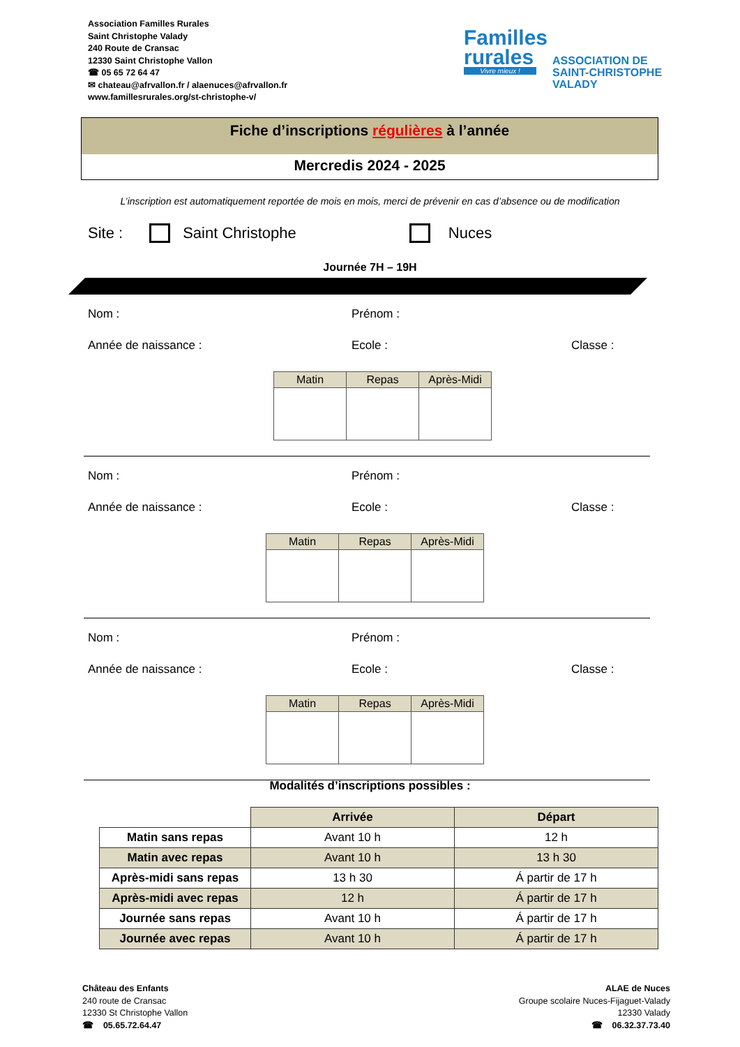Association Familles Rurales
Saint Christophe Valady
240 Route de Cransac
12330 Saint Christophe Vallon
☎ 05 65 72 64 47
✉ chateau@afrvallon.fr / alaenuces@afrvallon.fr
www.famillesrurales.org/st-christophe-v/
Familles
rurales
Vivre mieux !
ASSOCIATION DE
SAINT-CHRISTOPHE
VALADY
Fiche d’inscriptions régulières à l’année
Mercredis 2024 - 2025
L’inscription est automatiquement reportée de mois en mois, merci de prévenir en cas d’absence ou de modification
Site : Saint Christophe Nuces
Journée 7H – 19H
Nom : Prénom :
Année de naissance : Ecole : Classe :
| Matin | Repas | Après-Midi |
| --- | --- | --- |
Nom : Prénom :
Année de naissance : Ecole : Classe :
| Matin | Repas | Après-Midi |
| --- | --- | --- |
Nom : Prénom :
Année de naissance : Ecole : Classe :
| Matin | Repas | Après-Midi |
| --- | --- | --- |
Modalités d’inscriptions possibles :
| | Arrivée | Départ |
| Matin sans repas | Avant 10 h | 12 h |
| Matin avec repas | Avant 10 h | 13 h 30 |
| Après-midi sans repas | 13 h 30 | Á partir de 17 h |
| Après-midi avec repas | 12 h | Á partir de 17 h |
| Journée sans repas | Avant 10 h | Á partir de 17 h |
| Journée avec repas | Avant 10 h | Á partir de 17 h |
Château des Enfants
240 route de Cransac
12330 St Christophe Vallon
☎ 05.65.72.64.47
ALAE de Nuces
Groupe scolaire Nuces-Fijaguet-Valady
12330 Valady
☎ 06.32.37.73.40